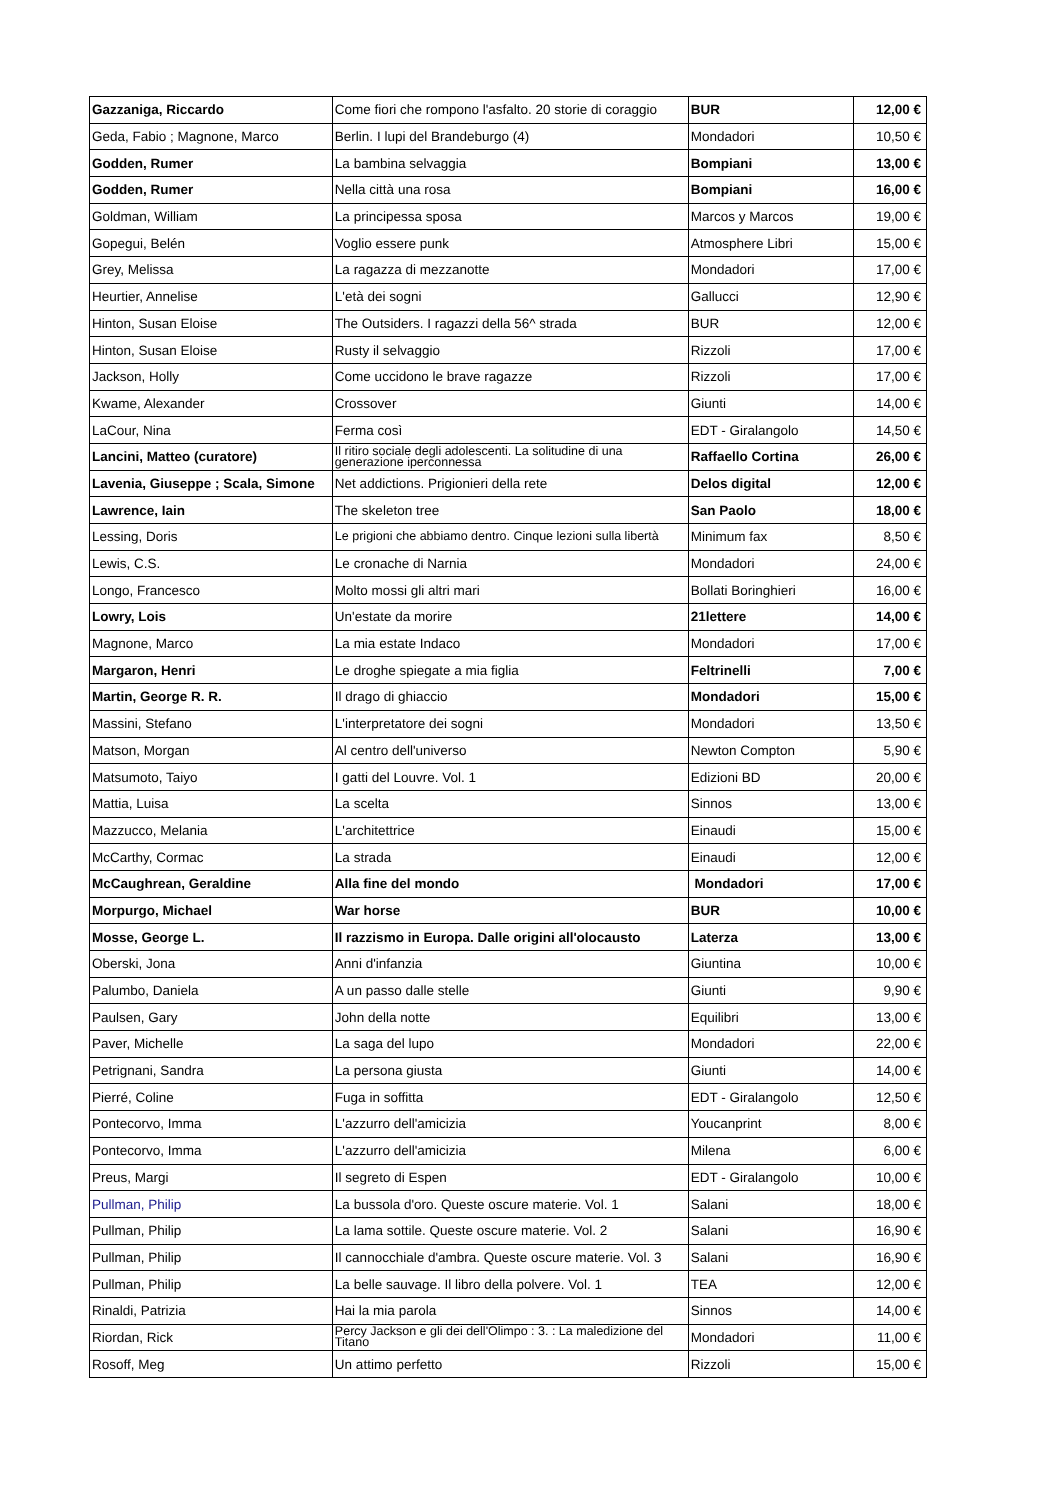| Gazzaniga, Riccardo | Come fiori che rompono l'asfalto. 20 storie di coraggio | BUR | 12,00 € |
| Geda, Fabio ; Magnone, Marco | Berlin. I lupi del Brandeburgo (4) | Mondadori | 10,50 € |
| Godden, Rumer | La bambina selvaggia | Bompiani | 13,00 € |
| Godden, Rumer | Nella città una rosa | Bompiani | 16,00 € |
| Goldman, William | La principessa sposa | Marcos y Marcos | 19,00 € |
| Gopegui, Belén | Voglio essere punk | Atmosphere Libri | 15,00 € |
| Grey, Melissa | La ragazza di mezzanotte | Mondadori | 17,00 € |
| Heurtier, Annelise | L'età dei sogni | Gallucci | 12,90 € |
| Hinton, Susan Eloise | The Outsiders. I ragazzi della 56^ strada | BUR | 12,00 € |
| Hinton, Susan Eloise | Rusty il selvaggio | Rizzoli | 17,00 € |
| Jackson, Holly | Come uccidono le brave ragazze | Rizzoli | 17,00 € |
| Kwame, Alexander | Crossover | Giunti | 14,00 € |
| LaCour, Nina | Ferma così | EDT - Giralangolo | 14,50 € |
| Lancini, Matteo (curatore) | Il ritiro sociale degli adolescenti. La solitudine di una generazione iperconnessa | Raffaello Cortina | 26,00 € |
| Lavenia, Giuseppe ; Scala, Simone | Net addictions. Prigionieri della rete | Delos digital | 12,00 € |
| Lawrence, Iain | The skeleton tree | San Paolo | 18,00 € |
| Lessing, Doris | Le prigioni che abbiamo dentro. Cinque lezioni sulla libertà | Minimum fax | 8,50 € |
| Lewis, C.S. | Le cronache di Narnia | Mondadori | 24,00 € |
| Longo, Francesco | Molto mossi gli altri mari | Bollati Boringhieri | 16,00 € |
| Lowry, Lois | Un'estate da morire | 21lettere | 14,00 € |
| Magnone, Marco | La mia estate Indaco | Mondadori | 17,00 € |
| Margaron, Henri | Le droghe spiegate a mia figlia | Feltrinelli | 7,00 € |
| Martin, George R. R. | Il drago di ghiaccio | Mondadori | 15,00 € |
| Massini, Stefano | L'interpretatore dei sogni | Mondadori | 13,50 € |
| Matson, Morgan | Al centro dell'universo | Newton Compton | 5,90 € |
| Matsumoto, Taiyo | I gatti del Louvre. Vol. 1 | Edizioni BD | 20,00 € |
| Mattia, Luisa | La scelta | Sinnos | 13,00 € |
| Mazzucco, Melania | L'architettrice | Einaudi | 15,00 € |
| McCarthy, Cormac | La strada | Einaudi | 12,00 € |
| McCaughrean, Geraldine | Alla fine del mondo | Mondadori | 17,00 € |
| Morpurgo, Michael | War horse | BUR | 10,00 € |
| Mosse, George L. | Il razzismo in Europa. Dalle origini all'olocausto | Laterza | 13,00 € |
| Oberski, Jona | Anni d'infanzia | Giuntina | 10,00 € |
| Palumbo, Daniela | A un passo dalle stelle | Giunti | 9,90 € |
| Paulsen, Gary | John della notte | Equilibri | 13,00 € |
| Paver, Michelle | La saga del lupo | Mondadori | 22,00 € |
| Petrignani, Sandra | La persona giusta | Giunti | 14,00 € |
| Pierré, Coline | Fuga in soffitta | EDT - Giralangolo | 12,50 € |
| Pontecorvo, Imma | L'azzurro dell'amicizia | Youcanprint | 8,00 € |
| Pontecorvo, Imma | L'azzurro dell'amicizia | Milena | 6,00 € |
| Preus, Margi | Il segreto di Espen | EDT - Giralangolo | 10,00 € |
| Pullman, Philip | La bussola d'oro. Queste oscure materie. Vol. 1 | Salani | 18,00 € |
| Pullman, Philip | La lama sottile. Queste oscure materie. Vol. 2 | Salani | 16,90 € |
| Pullman, Philip | Il cannocchiale d'ambra. Queste oscure materie. Vol. 3 | Salani | 16,90 € |
| Pullman, Philip | La belle sauvage. Il libro della polvere. Vol. 1 | TEA | 12,00 € |
| Rinaldi, Patrizia | Hai la mia parola | Sinnos | 14,00 € |
| Riordan, Rick | Percy Jackson e gli dei dell'Olimpo : 3. : La maledizione del Titano | Mondadori | 11,00 € |
| Rosoff, Meg | Un attimo perfetto | Rizzoli | 15,00 € |